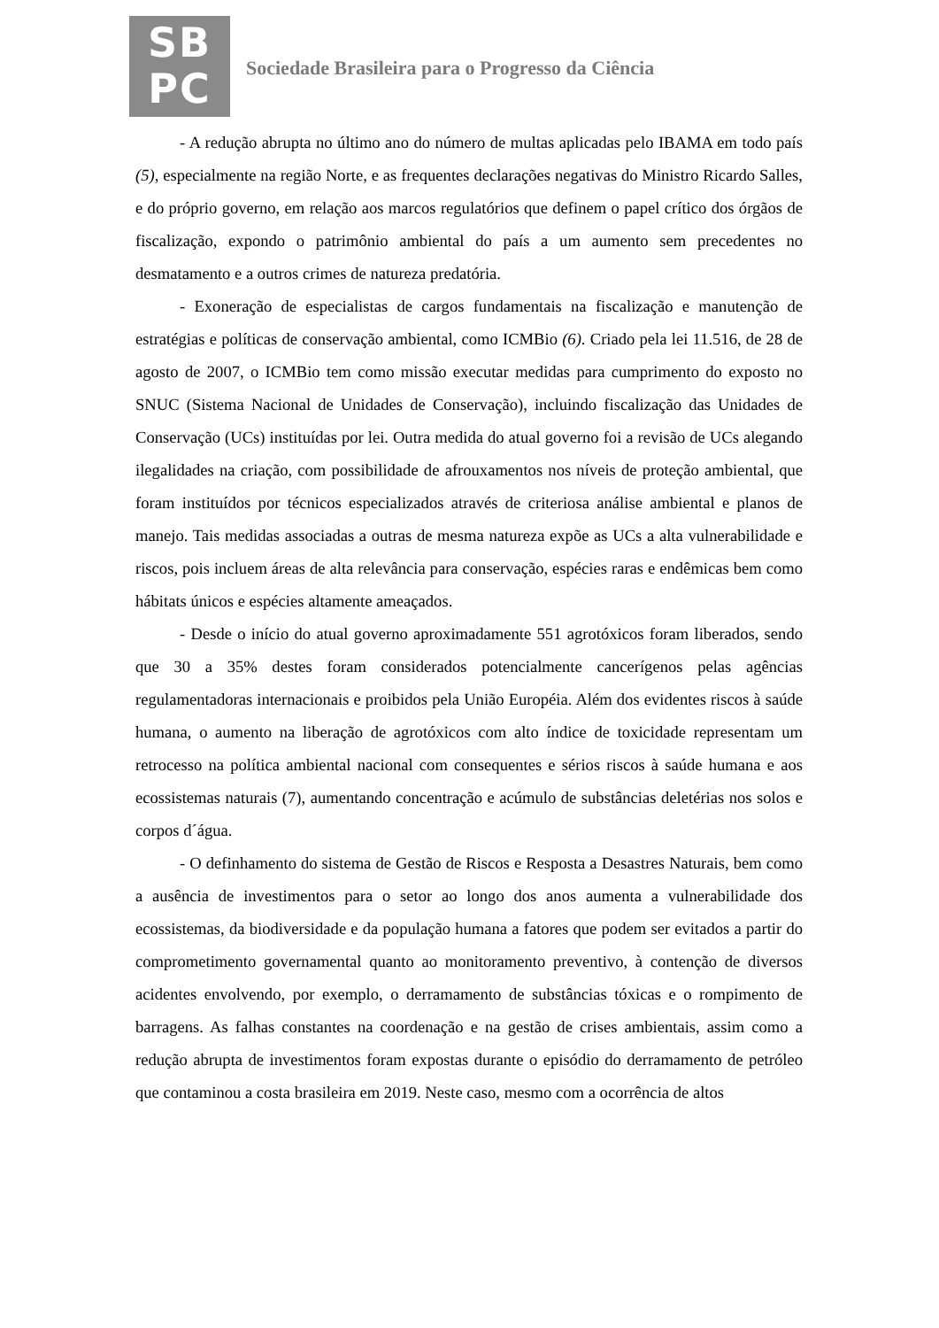SB
PC
Sociedade Brasileira para o Progresso da Ciência
- A redução abrupta no último ano do número de multas aplicadas pelo IBAMA em todo país (5), especialmente na região Norte, e as frequentes declarações negativas do Ministro Ricardo Salles, e do próprio governo, em relação aos marcos regulatórios que definem o papel crítico dos órgãos de fiscalização, expondo o patrimônio ambiental do país a um aumento sem precedentes no desmatamento e a outros crimes de natureza predatória.
- Exoneração de especialistas de cargos fundamentais na fiscalização e manutenção de estratégias e políticas de conservação ambiental, como ICMBio (6). Criado pela lei 11.516, de 28 de agosto de 2007, o ICMBio tem como missão executar medidas para cumprimento do exposto no SNUC (Sistema Nacional de Unidades de Conservação), incluindo fiscalização das Unidades de Conservação (UCs) instituídas por lei. Outra medida do atual governo foi a revisão de UCs alegando ilegalidades na criação, com possibilidade de afrouxamentos nos níveis de proteção ambiental, que foram instituídos por técnicos especializados através de criteriosa análise ambiental e planos de manejo. Tais medidas associadas a outras de mesma natureza expõe as UCs a alta vulnerabilidade e riscos, pois incluem áreas de alta relevância para conservação, espécies raras e endêmicas bem como hábitats únicos e espécies altamente ameaçados.
- Desde o início do atual governo aproximadamente 551 agrotóxicos foram liberados, sendo que 30 a 35% destes foram considerados potencialmente cancerígenos pelas agências regulamentadoras internacionais e proibidos pela União Européia. Além dos evidentes riscos à saúde humana, o aumento na liberação de agrotóxicos com alto índice de toxicidade representam um retrocesso na política ambiental nacional com consequentes e sérios riscos à saúde humana e aos ecossistemas naturais (7), aumentando concentração e acúmulo de substâncias deletérias nos solos e corpos d´água.
- O definhamento do sistema de Gestão de Riscos e Resposta a Desastres Naturais, bem como a ausência de investimentos para o setor ao longo dos anos aumenta a vulnerabilidade dos ecossistemas, da biodiversidade e da população humana a fatores que podem ser evitados a partir do comprometimento governamental quanto ao monitoramento preventivo, à contenção de diversos acidentes envolvendo, por exemplo, o derramamento de substâncias tóxicas e o rompimento de barragens. As falhas constantes na coordenação e na gestão de crises ambientais, assim como a redução abrupta de investimentos foram expostas durante o episódio do derramamento de petróleo que contaminou a costa brasileira em 2019. Neste caso, mesmo com a ocorrência de altos